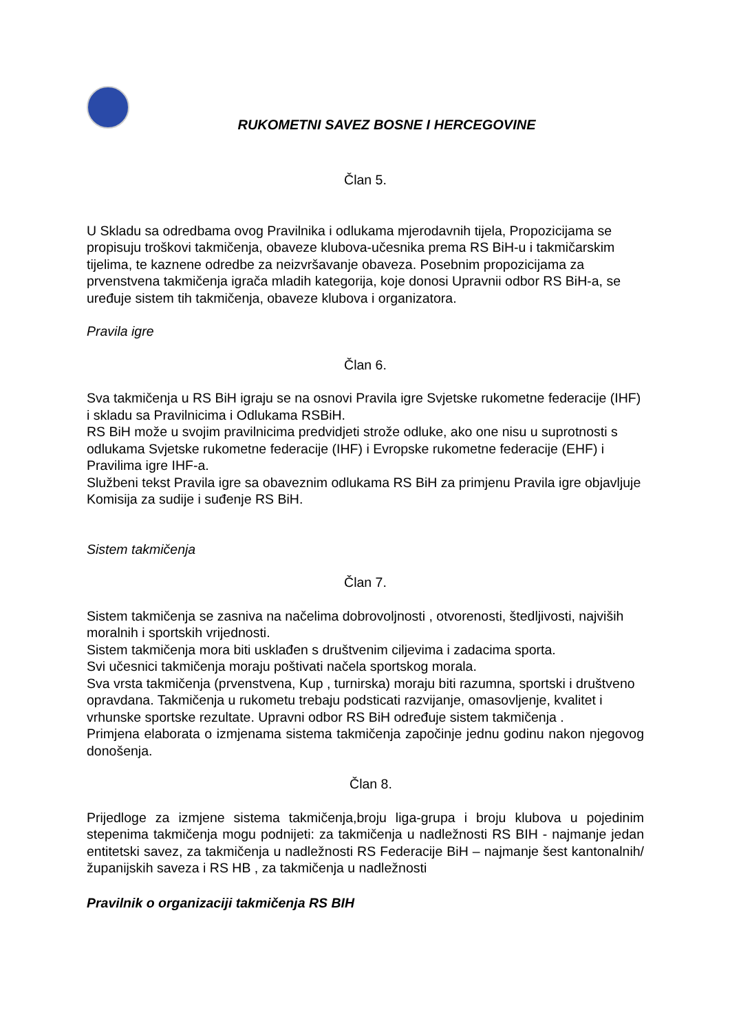RUKOMETNI SAVEZ BOSNE I HERCEGOVINE
Član 5.
U Skladu sa odredbama ovog Pravilnika i odlukama mjerodavnih tijela, Propozicijama se propisuju troškovi takmičenja, obaveze klubova-učesnika prema RS BiH-u i takmičarskim tijelima, te kaznene odredbe za neizvršavanje obaveza. Posebnim propozicijama za prvenstvena takmičenja igrača mladih kategorija, koje donosi Upravnii odbor RS BiH-a, se uređuje sistem tih takmičenja, obaveze klubova i organizatora.
Pravila igre
Član 6.
Sva takmičenja u RS BiH igraju se na osnovi Pravila igre Svjetske rukometne federacije (IHF) i skladu sa Pravilnicima i Odlukama RSBiH.
RS BiH može u svojim pravilnicima predvidjeti strože odluke, ako one nisu u suprotnosti s odlukama Svjetske rukometne federacije (IHF) i Evropske rukometne federacije (EHF) i Pravilima igre IHF-a.
Službeni tekst Pravila igre sa obaveznim odlukama RS BiH za primjenu Pravila igre objavljuje Komisija za sudije i suđenje RS BiH.
Sistem takmičenja
Član 7.
Sistem takmičenja se zasniva na načelima dobrovoljnosti , otvorenosti, štedljivosti, najviših moralnih i sportskih vrijednosti.
Sistem takmičenja mora biti usklađen s društvenim ciljevima i zadacima sporta.
Svi učesnici takmičenja moraju poštivati načela sportskog morala.
Sva vrsta takmičenja (prvenstvena, Kup , turnirska) moraju biti razumna, sportski i društveno opravdana. Takmičenja u rukometu trebaju podsticati razvijanje, omasovljenje, kvalitet i vrhunske sportske rezultate. Upravni odbor RS BiH određuje sistem takmičenja .
Primjena elaborata o izmjenama sistema takmičenja započinje jednu godinu nakon njegovog donošenja.
Član 8.
Prijedloge za izmjene sistema takmičenja,broju liga-grupa i broju klubova u pojedinim stepenima takmičenja mogu podnijeti: za takmičenja u nadležnosti RS BIH - najmanje jedan entitetski savez, za takmičenja u nadležnosti RS Federacije BiH – najmanje šest kantonalnih/županijskih saveza i RS HB , za takmičenja u nadležnosti
Pravilnik o organizaciji takmičenja RS BIH